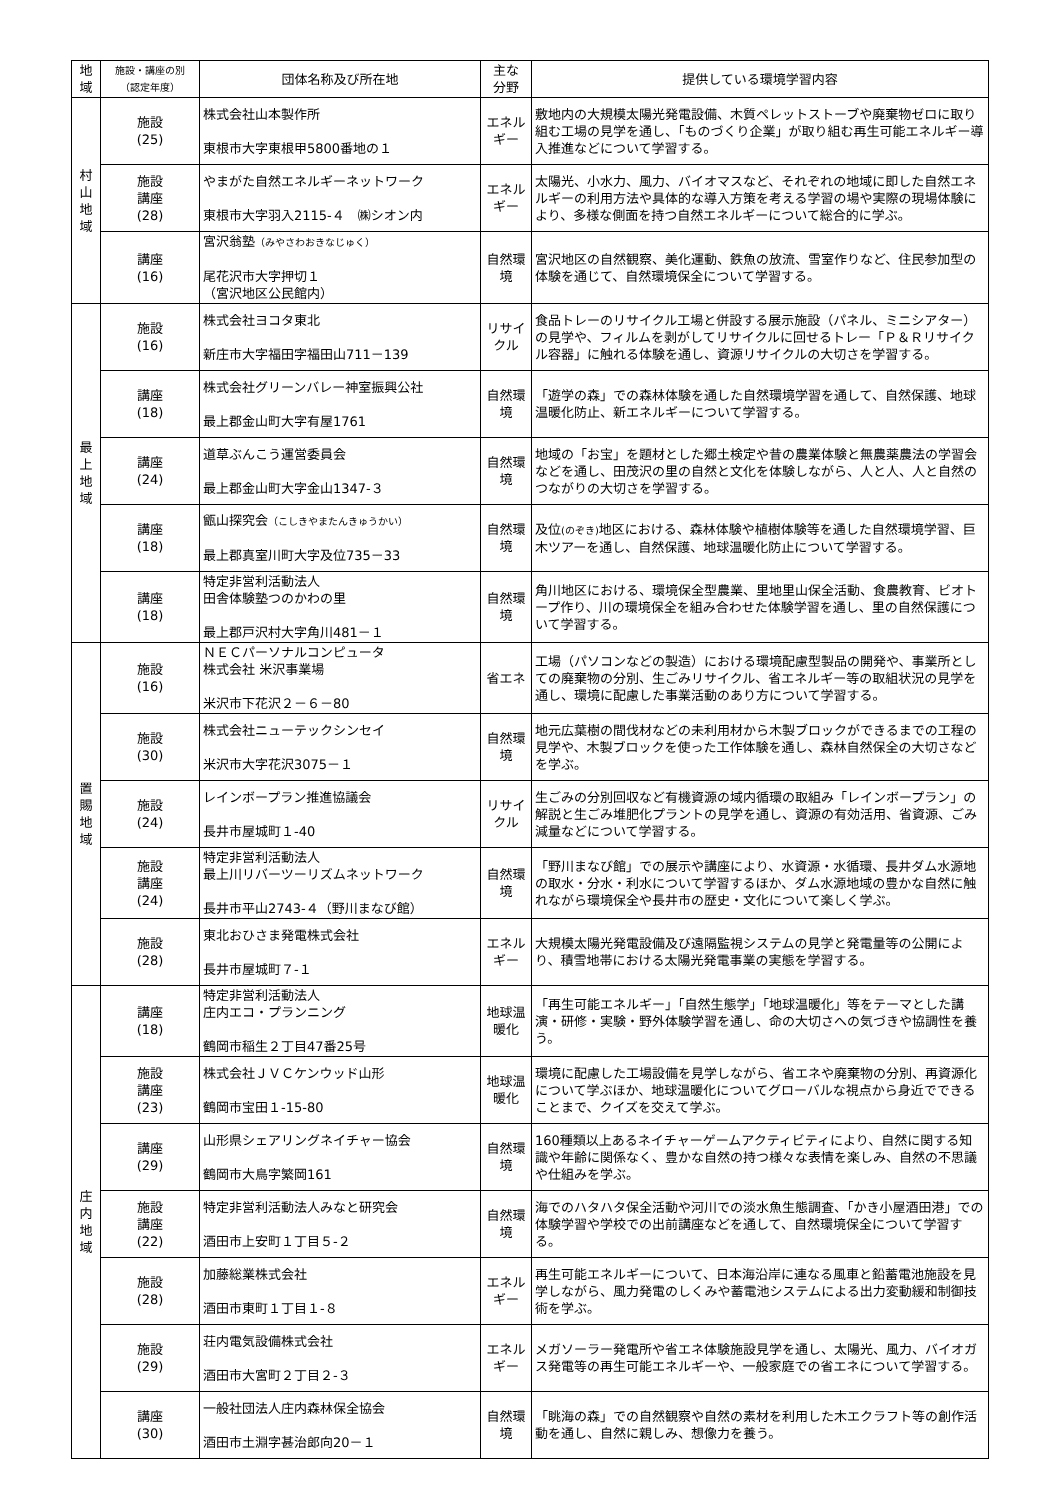| 地域 | 施設・講座の別 （認定年度） | 団体名称及び所在地 | 主な 分野 | 提供している環境学習内容 |
| --- | --- | --- | --- | --- |
| 村山地域 | 施設 (25) | 株式会社山本製作所 東根市大字東根甲5800番地の１ | エネルギー | 敷地内の大規模太陽光発電設備、木質ペレットストーブや廃棄物ゼロに取り組む工場の見学を通し、「ものづくり企業」が取り組む再生可能エネルギー導入推進などについて学習する。 |
| | 施設 講座 (28) | やまがた自然エネルギーネットワーク 東根市大字羽入2115-４ ㈱シオン内 | エネルギー | 太陽光、小水力、風力、バイオマスなど、それぞれの地域に即した自然エネルギーの利用方法や具体的な導入方策を考える学習の場や実際の現場体験により、多様な側面を持つ自然エネルギーについて総合的に学ぶ。 |
| | 講座 (16) | 宮沢翁塾 （みやさわおきなじゅく） 尾花沢市大字押切１ （宮沢地区公民館内） | 自然環境 | 宮沢地区の自然観察、美化運動、鉄魚の放流、雪室作りなど、住民参加型の体験を通じて、自然環境保全について学習する。 |
| 最上地域 | 施設 (16) | 株式会社ヨコタ東北 新庄市大字福田字福田山711－139 | リサイクル | 食品トレーのリサイクル工場と併設する展示施設（パネル、ミニシアター）の見学や、フィルムを剥がしてリサイクルに回せるトレー「Ｐ＆Ｒリサイクル容器」に触れる体験を通し、資源リサイクルの大切さを学習する。 |
| | 講座 (18) | 株式会社グリーンバレー神室振興公社 最上郡金山町大字有屋1761 | 自然環境 | 「遊学の森」での森林体験を通した自然環境学習を通して、自然保護、地球温暖化防止、新エネルギーについて学習する。 |
| | 講座 (24) | 道草ぶんこう運営委員会 最上郡金山町大字金山1347-３ | 自然環境 | 地域の「お宝」を題材とした郷土検定や昔の農業体験と無農薬農法の学習会などを通し、田茂沢の里の自然と文化を体験しながら、人と人、人と自然のつながりの大切さを学習する。 |
| | 講座 (18) | 甑山探究会 （こしきやまたんきゅうかい） 最上郡真室川町大字及位735－33 | 自然環境 | 及位 (のぞき) 地区における、森林体験や植樹体験等を通した自然環境学習、巨木ツアーを通し、自然保護、地球温暖化防止について学習する。 |
| | 講座 (18) | 特定非営利活動法人 田舎体験塾つのかわの里 最上郡戸沢村大字角川481－１ | 自然環境 | 角川地区における、環境保全型農業、里地里山保全活動、食農教育、ビオトープ作り、川の環境保全を組み合わせた体験学習を通し、里の自然保護について学習する。 |
| 置賜地域 | 施設 (16) | ＮＥＣパーソナルコンピュータ 株式会社 米沢事業場 米沢市下花沢２－６－80 | 省エネ | 工場（パソコンなどの製造）における環境配慮型製品の開発や、事業所としての廃棄物の分別、生ごみリサイクル、省エネルギー等の取組状況の見学を通し、環境に配慮した事業活動のあり方について学習する。 |
| | 施設 (30) | 株式会社ニューテックシンセイ 米沢市大字花沢3075－１ | 自然環境 | 地元広葉樹の間伐材などの未利用材から木製ブロックができるまでの工程の見学や、木製ブロックを使った工作体験を通し、森林自然保全の大切さなどを学ぶ。 |
| | 施設 (24) | レインボープラン推進協議会 長井市屋城町１-40 | リサイクル | 生ごみの分別回収など有機資源の域内循環の取組み「レインボープラン」の解説と生ごみ堆肥化プラントの見学を通し、資源の有効活用、省資源、ごみ減量などについて学習する。 |
| | 施設 講座 (24) | 特定非営利活動法人 最上川リバーツーリズムネットワーク 長井市平山2743-４（野川まなび館） | 自然環境 | 「野川まなび館」での展示や講座により、水資源・水循環、長井ダム水源地の取水・分水・利水について学習するほか、ダム水源地域の豊かな自然に触れながら環境保全や長井市の歴史・文化について楽しく学ぶ。 |
| | 施設 (28) | 東北おひさま発電株式会社 長井市屋城町７-１ | エネルギー | 大規模太陽光発電設備及び遠隔監視システムの見学と発電量等の公開により、積雪地帯における太陽光発電事業の実態を学習する。 |
| 庄内地域 | 講座 (18) | 特定非営利活動法人 庄内エコ・プランニング 鶴岡市稲生２丁目47番25号 | 地球温暖化 | 「再生可能エネルギー」「自然生態学」「地球温暖化」等をテーマとした講演・研修・実験・野外体験学習を通し、命の大切さへの気づきや協調性を養う。 |
| | 施設 講座 (23) | 株式会社ＪＶＣケンウッド山形 鶴岡市宝田１-15-80 | 地球温暖化 | 環境に配慮した工場設備を見学しながら、省エネや廃棄物の分別、再資源化について学ぶほか、地球温暖化についてグローバルな視点から身近でできることまで、クイズを交えて学ぶ。 |
| | 講座 (29) | 山形県シェアリングネイチャー協会 鶴岡市大鳥字繁岡161 | 自然環境 | 160種類以上あるネイチャーゲームアクティビティにより、自然に関する知識や年齢に関係なく、豊かな自然の持つ様々な表情を楽しみ、自然の不思議や仕組みを学ぶ。 |
| | 施設 講座 (22) | 特定非営利活動法人みなと研究会 酒田市上安町１丁目５-２ | 自然環境 | 海でのハタハタ保全活動や河川での淡水魚生態調査、「かき小屋酒田港」での体験学習や学校での出前講座などを通して、自然環境保全について学習する。 |
| | 施設 (28) | 加藤総業株式会社 酒田市東町１丁目１-８ | エネルギー | 再生可能エネルギーについて、日本海沿岸に連なる風車と鉛蓄電池施設を見学しながら、風力発電のしくみや蓄電池システムによる出力変動緩和制御技術を学ぶ。 |
| | 施設 (29) | 荘内電気設備株式会社 酒田市大宮町２丁目２-３ | エネルギー | メガソーラー発電所や省エネ体験施設見学を通し、太陽光、風力、バイオガス発電等の再生可能エネルギーや、一般家庭での省エネについて学習する。 |
| | 講座 (30) | 一般社団法人庄内森林保全協会 酒田市土淵字甚治郎向20－１ | 自然環境 | 「眺海の森」での自然観察や自然の素材を利用した木エクラフト等の創作活動を通し、自然に親しみ、想像力を養う。 |